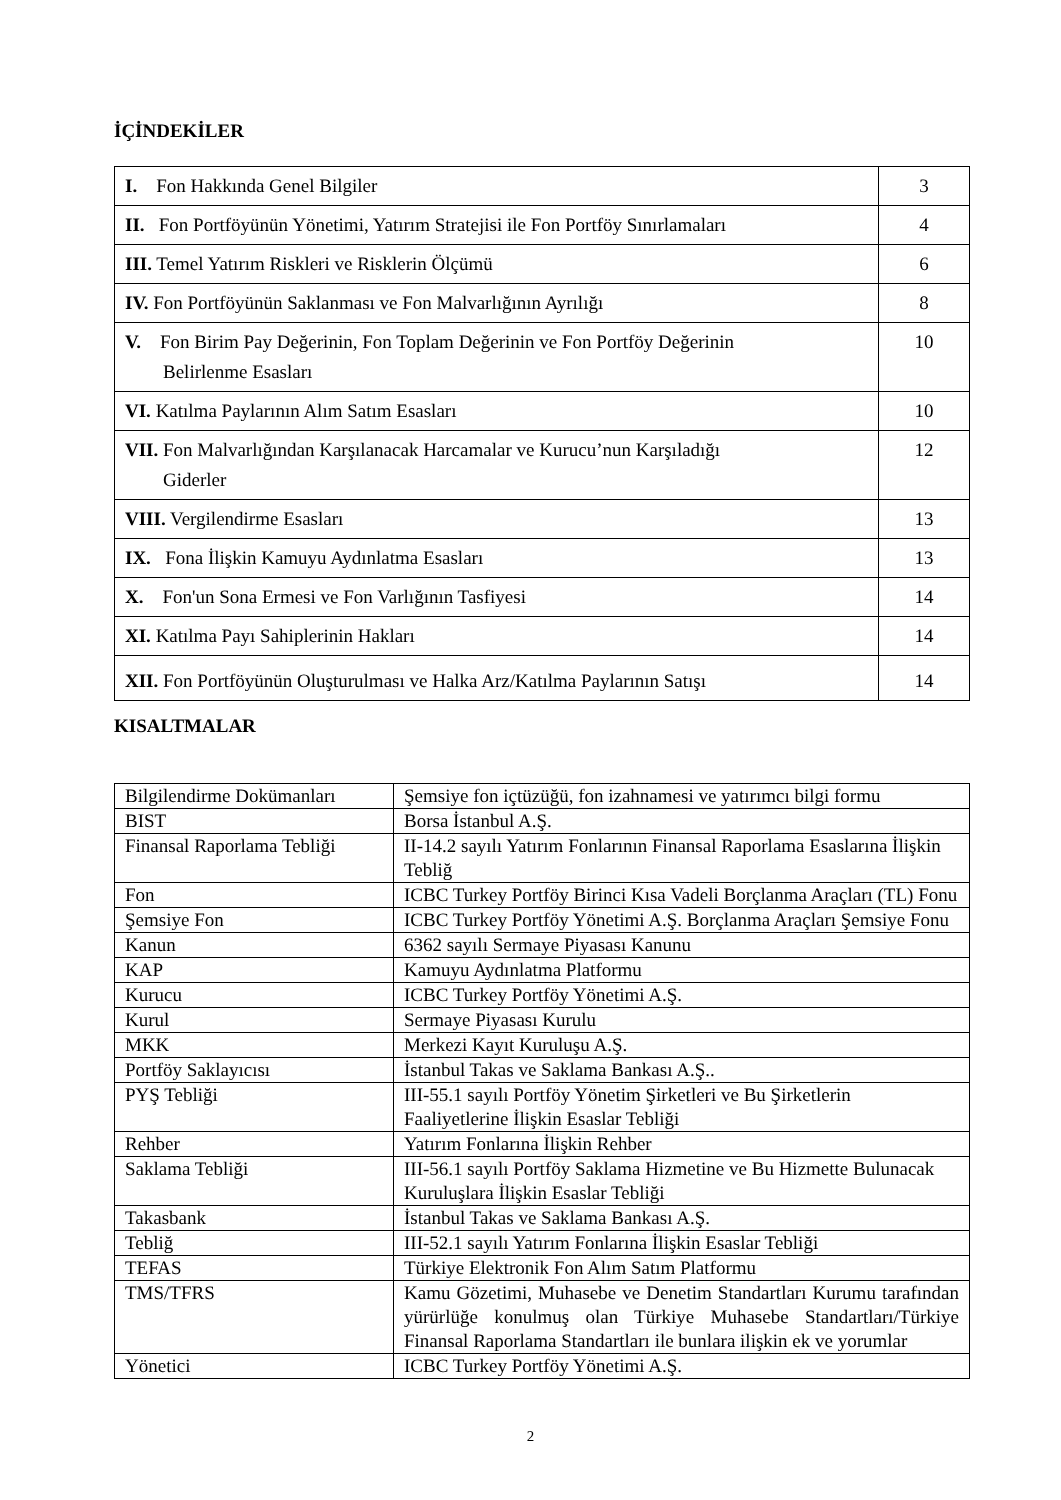İÇİNDEKİLER
| I. Fon Hakkında Genel Bilgiler | 3 |
| II. Fon Portföyünün Yönetimi, Yatırım Stratejisi ile Fon Portföy Sınırlamaları | 4 |
| III. Temel Yatırım Riskleri ve Risklerin Ölçümü | 6 |
| IV. Fon Portföyünün Saklanması ve Fon Malvarlığının Ayrılığı | 8 |
| V. Fon Birim Pay Değerinin, Fon Toplam Değerinin ve Fon Portföy Değerinin Belirlenme Esasları | 10 |
| VI. Katılma Paylarının Alım Satım Esasları | 10 |
| VII. Fon Malvarlığından Karşılanacak Harcamalar ve Kurucu’nun Karşıladığı Giderler | 12 |
| VIII. Vergilendirme Esasları | 13 |
| IX. Fona İlişkin Kamuyu Aydınlatma Esasları | 13 |
| X. Fon'un Sona Ermesi ve Fon Varlığının Tasfiyesi | 14 |
| XI. Katılma Payı Sahiplerinin Hakları | 14 |
| XII. Fon Portföyünün Oluşturulması ve Halka Arz/Katılma Paylarının Satışı | 14 |
KISALTMALAR
| Bilgilendirme Dokümanları | Şemsiye fon içtüzüğü, fon izahnamesi ve yatırımcı bilgi formu |
| BIST | Borsa İstanbul A.Ş. |
| Finansal Raporlama Tebliği | II-14.2 sayılı Yatırım Fonlarının Finansal Raporlama Esaslarına İlişkin Tebliğ |
| Fon | ICBC Turkey Portföy Birinci Kısa Vadeli Borçlanma Araçları (TL) Fonu |
| Şemsiye Fon | ICBC Turkey Portföy Yönetimi A.Ş. Borçlanma Araçları Şemsiye Fonu |
| Kanun | 6362 sayılı Sermaye Piyasası Kanunu |
| KAP | Kamuyu Aydınlatma Platformu |
| Kurucu | ICBC Turkey Portföy Yönetimi A.Ş. |
| Kurul | Sermaye Piyasası Kurulu |
| MKK | Merkezi Kayıt Kuruluşu A.Ş. |
| Portföy Saklayıcısı | İstanbul Takas ve Saklama Bankası A.Ş.. |
| PYŞ Tebliği | III-55.1 sayılı Portföy Yönetim Şirketleri ve Bu Şirketlerin Faaliyetlerine İlişkin Esaslar Tebliği |
| Rehber | Yatırım Fonlarına İlişkin Rehber |
| Saklama Tebliği | III-56.1 sayılı Portföy Saklama Hizmetine ve Bu Hizmette Bulunacak Kuruluşlara İlişkin Esaslar Tebliği |
| Takasbank | İstanbul Takas ve Saklama Bankası A.Ş. |
| Tebliğ | III-52.1 sayılı Yatırım Fonlarına İlişkin Esaslar Tebliği |
| TEFAS | Türkiye Elektronik Fon Alım Satım Platformu |
| TMS/TFRS | Kamu Gözetimi, Muhasebe ve Denetim Standartları Kurumu tarafından yürürlüğe konulmuş olan Türkiye Muhasebe Standartları/Türkiye Finansal Raporlama Standartları ile bunlara ilişkin ek ve yorumlar |
| Yönetici | ICBC Turkey Portföy Yönetimi A.Ş. |
2